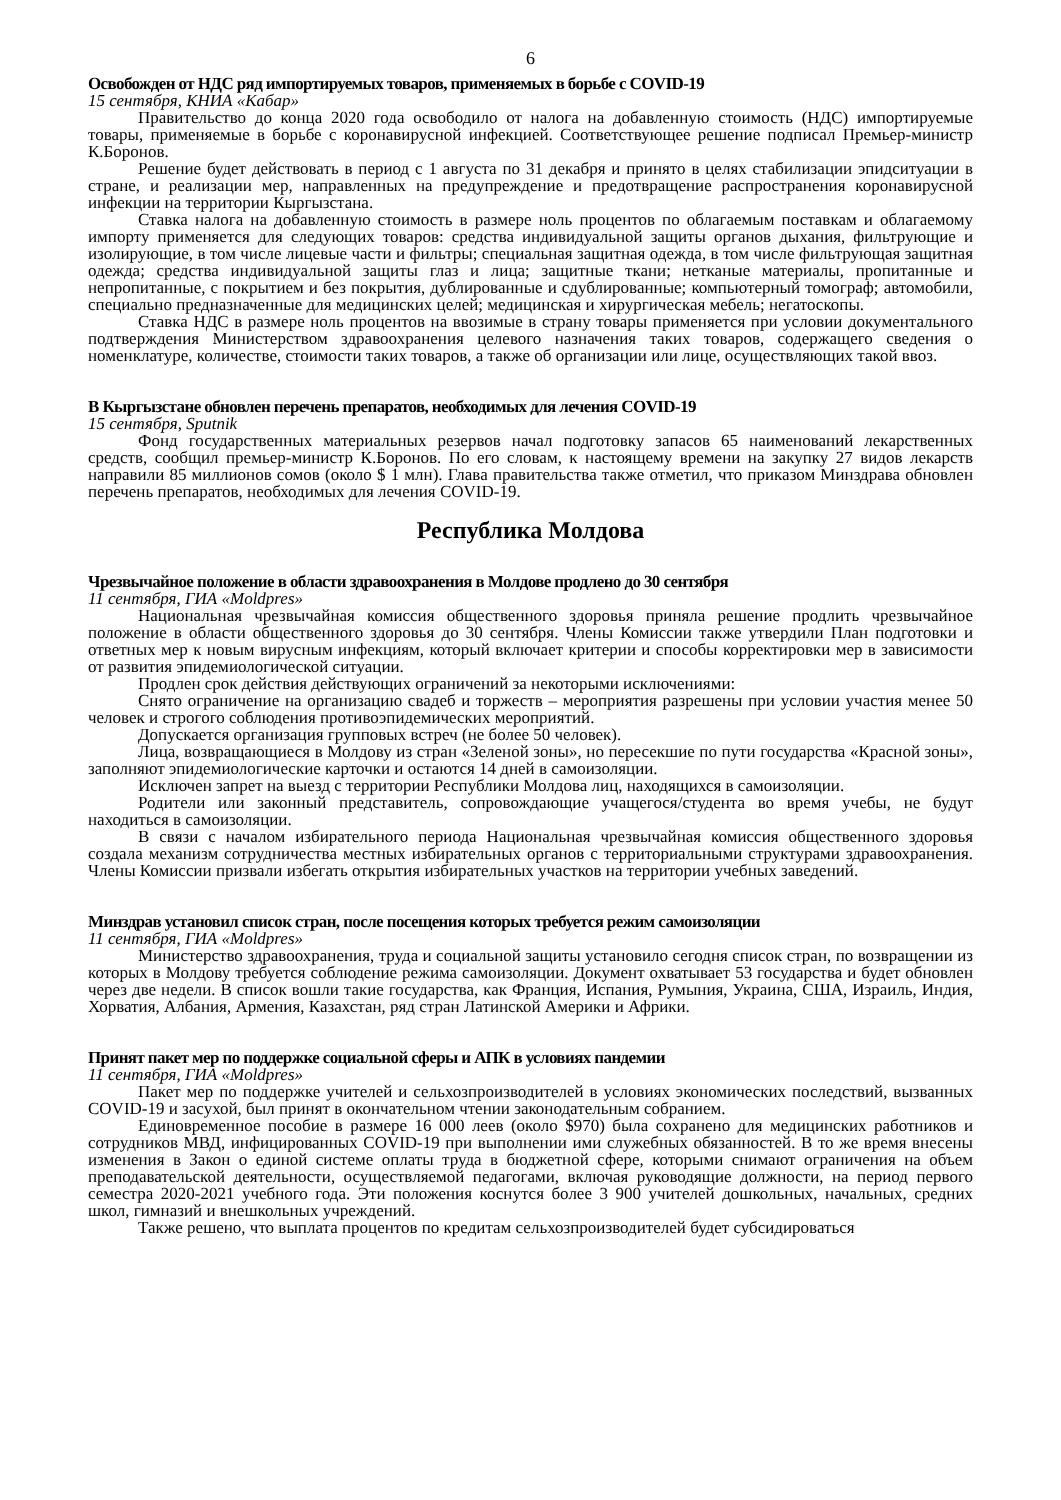6
Освобожден от НДС ряд импортируемых товаров, применяемых в борьбе с COVID-19
15 сентября, КНИА «Кабар»
Правительство до конца 2020 года освободило от налога на добавленную стоимость (НДС) импортируемые товары, применяемые в борьбе с коронавирусной инфекцией. Соответствующее решение подписал Премьер-министр К.Боронов.
Решение будет действовать в период с 1 августа по 31 декабря и принято в целях стабилизации эпидситуации в стране, и реализации мер, направленных на предупреждение и предотвращение распространения коронавирусной инфекции на территории Кыргызстана.
Ставка налога на добавленную стоимость в размере ноль процентов по облагаемым поставкам и облагаемому импорту применяется для следующих товаров: средства индивидуальной защиты органов дыхания, фильтрующие и изолирующие, в том числе лицевые части и фильтры; специальная защитная одежда, в том числе фильтрующая защитная одежда; средства индивидуальной защиты глаз и лица; защитные ткани; нетканые материалы, пропитанные и непропитанные, с покрытием и без покрытия, дублированные и сдублированные; компьютерный томограф; автомобили, специально предназначенные для медицинских целей; медицинская и хирургическая мебель; негатоскопы.
Ставка НДС в размере ноль процентов на ввозимые в страну товары применяется при условии документального подтверждения Министерством здравоохранения целевого назначения таких товаров, содержащего сведения о номенклатуре, количестве, стоимости таких товаров, а также об организации или лице, осуществляющих такой ввоз.
В Кыргызстане обновлен перечень препаратов, необходимых для лечения COVID-19
15 сентября, Sputnik
Фонд государственных материальных резервов начал подготовку запасов 65 наименований лекарственных средств, сообщил премьер-министр К.Боронов. По его словам, к настоящему времени на закупку 27 видов лекарств направили 85 миллионов сомов (около $ 1 млн). Глава правительства также отметил, что приказом Минздрава обновлен перечень препаратов, необходимых для лечения COVID-19.
Республика Молдова
Чрезвычайное положение в области здравоохранения в Молдове продлено до 30 сентября
11 сентября, ГИА «Moldpres»
Национальная чрезвычайная комиссия общественного здоровья приняла решение продлить чрезвычайное положение в области общественного здоровья до 30 сентября. Члены Комиссии также утвердили План подготовки и ответных мер к новым вирусным инфекциям, который включает критерии и способы корректировки мер в зависимости от развития эпидемиологической ситуации.
Продлен срок действия действующих ограничений за некоторыми исключениями:
Снято ограничение на организацию свадеб и торжеств – мероприятия разрешены при условии участия менее 50 человек и строгого соблюдения противоэпидемических мероприятий.
Допускается организация групповых встреч (не более 50 человек).
Лица, возвращающиеся в Молдову из стран «Зеленой зоны», но пересекшие по пути государства «Красной зоны», заполняют эпидемиологические карточки и остаются 14 дней в самоизоляции.
Исключен запрет на выезд с территории Республики Молдова лиц, находящихся в самоизоляции.
Родители или законный представитель, сопровождающие учащегося/студента во время учебы, не будут находиться в самоизоляции.
В связи с началом избирательного периода Национальная чрезвычайная комиссия общественного здоровья создала механизм сотрудничества местных избирательных органов с территориальными структурами здравоохранения. Члены Комиссии призвали избегать открытия избирательных участков на территории учебных заведений.
Минздрав установил список стран, после посещения которых требуется режим самоизоляции
11 сентября, ГИА «Moldpres»
Министерство здравоохранения, труда и социальной защиты установило сегодня список стран, по возвращении из которых в Молдову требуется соблюдение режима самоизоляции. Документ охватывает 53 государства и будет обновлен через две недели. В список вошли такие государства, как Франция, Испания, Румыния, Украина, США, Израиль, Индия, Хорватия, Албания, Армения, Казахстан, ряд стран Латинской Америки и Африки.
Принят пакет мер по поддержке социальной сферы и АПК в условиях пандемии
11 сентября, ГИА «Moldpres»
Пакет мер по поддержке учителей и сельхозпроизводителей в условиях экономических последствий, вызванных COVID-19 и засухой, был принят в окончательном чтении законодательным собранием.
Единовременное пособие в размере 16 000 леев (около $970) была сохранено для медицинских работников и сотрудников МВД, инфицированных COVID-19 при выполнении ими служебных обязанностей. В то же время внесены изменения в Закон о единой системе оплаты труда в бюджетной сфере, которыми снимают ограничения на объем преподавательской деятельности, осуществляемой педагогами, включая руководящие должности, на период первого семестра 2020-2021 учебного года. Эти положения коснутся более 3 900 учителей дошкольных, начальных, средних школ, гимназий и внешкольных учреждений.
Также решено, что выплата процентов по кредитам сельхозпроизводителей будет субсидироваться